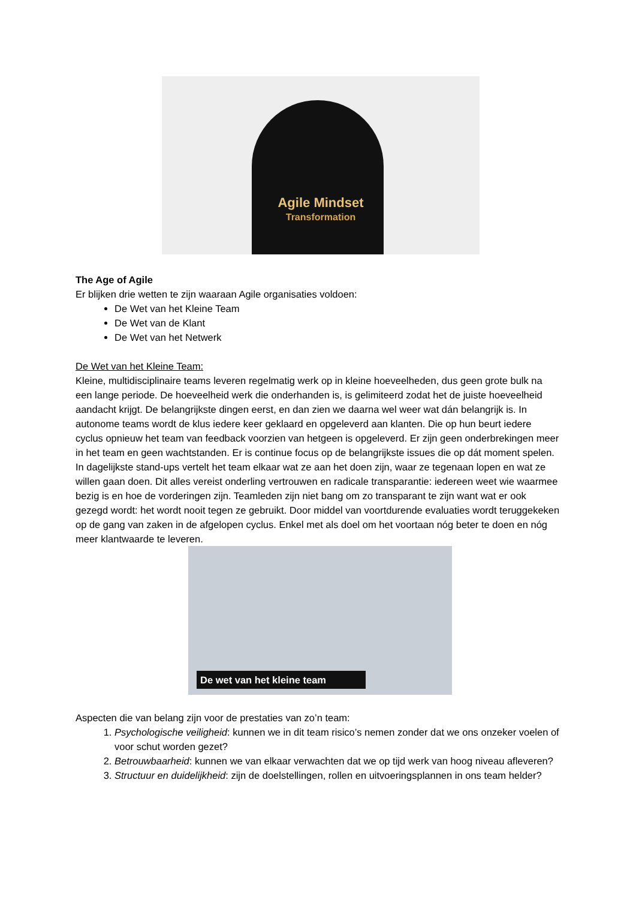Agile Mindset
Transformation
The Age of Agile
Er blijken drie wetten te zijn waaraan Agile organisaties voldoen:
De Wet van het Kleine Team
De Wet van de Klant
De Wet van het Netwerk
De Wet van het Kleine Team:
Kleine, multidisciplinaire teams leveren regelmatig werk op in kleine hoeveelheden, dus geen grote bulk na een lange periode. De hoeveelheid werk die onderhanden is, is gelimiteerd zodat het de juiste hoeveelheid aandacht krijgt. De belangrijkste dingen eerst, en dan zien we daarna wel weer wat dán belangrijk is. In autonome teams wordt de klus iedere keer geklaard en opgeleverd aan klanten. Die op hun beurt iedere cyclus opnieuw het team van feedback voorzien van hetgeen is opgeleverd. Er zijn geen onderbrekingen meer in het team en geen wachtstanden. Er is continue focus op de belangrijkste issues die op dát moment spelen. In dagelijkste stand-ups vertelt het team elkaar wat ze aan het doen zijn, waar ze tegenaan lopen en wat ze willen gaan doen. Dit alles vereist onderling vertrouwen en radicale transparantie: iedereen weet wie waarmee bezig is en hoe de vorderingen zijn. Teamleden zijn niet bang om zo transparant te zijn want wat er ook gezegd wordt: het wordt nooit tegen ze gebruikt. Door middel van voortdurende evaluaties wordt teruggekeken op de gang van zaken in de afgelopen cyclus. Enkel met als doel om het voortaan nóg beter te doen en nóg meer klantwaarde te leveren.
De wet van het kleine team
Aspecten die van belang zijn voor de prestaties van zo’n team:
1. Psychologische veiligheid: kunnen we in dit team risico’s nemen zonder dat we ons onzeker voelen of voor schut worden gezet?
2. Betrouwbaarheid: kunnen we van elkaar verwachten dat we op tijd werk van hoog niveau afleveren?
3. Structuur en duidelijkheid: zijn de doelstellingen, rollen en uitvoeringsplannen in ons team helder?